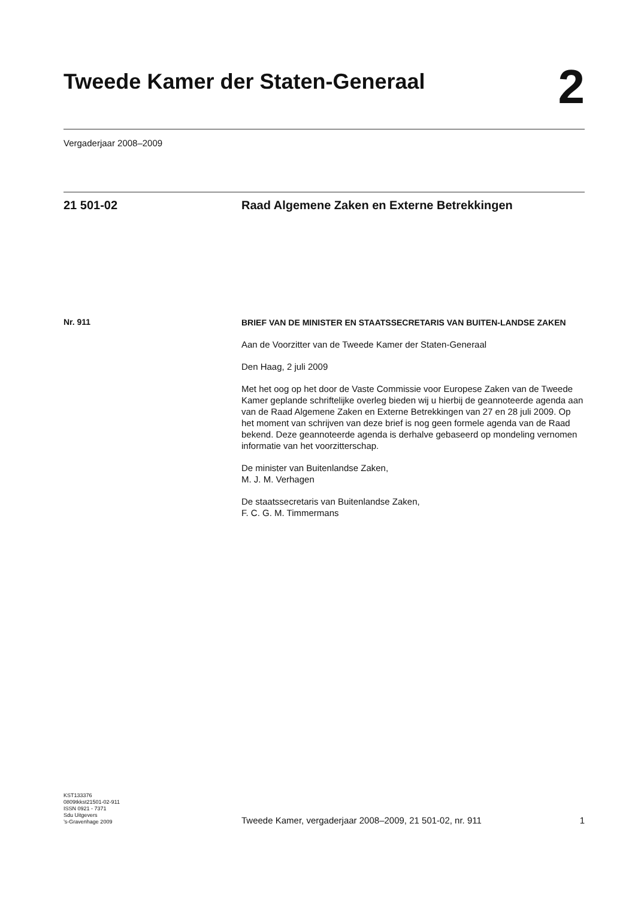Tweede Kamer der Staten-Generaal
2
Vergaderjaar 2008–2009
21 501-02 Raad Algemene Zaken en Externe Betrekkingen
Nr. 911
BRIEF VAN DE MINISTER EN STAATSSECRETARIS VAN BUITEN-LANDSE ZAKEN
Aan de Voorzitter van de Tweede Kamer der Staten-Generaal
Den Haag, 2 juli 2009
Met het oog op het door de Vaste Commissie voor Europese Zaken van de Tweede Kamer geplande schriftelijke overleg bieden wij u hierbij de geannoteerde agenda aan van de Raad Algemene Zaken en Externe Betrekkingen van 27 en 28 juli 2009. Op het moment van schrijven van deze brief is nog geen formele agenda van de Raad bekend. Deze geannoteerde agenda is derhalve gebaseerd op mondeling vernomen informatie van het voorzitterschap.
De minister van Buitenlandse Zaken,
M. J. M. Verhagen
De staatssecretaris van Buitenlandse Zaken,
F. C. G. M. Timmermans
KST133376
0809tkkst21501-02-911
ISSN 0921 - 7371
Sdu Uitgevers
’s-Gravenhage 2009
Tweede Kamer, vergaderjaar 2008–2009, 21 501-02, nr. 911
1